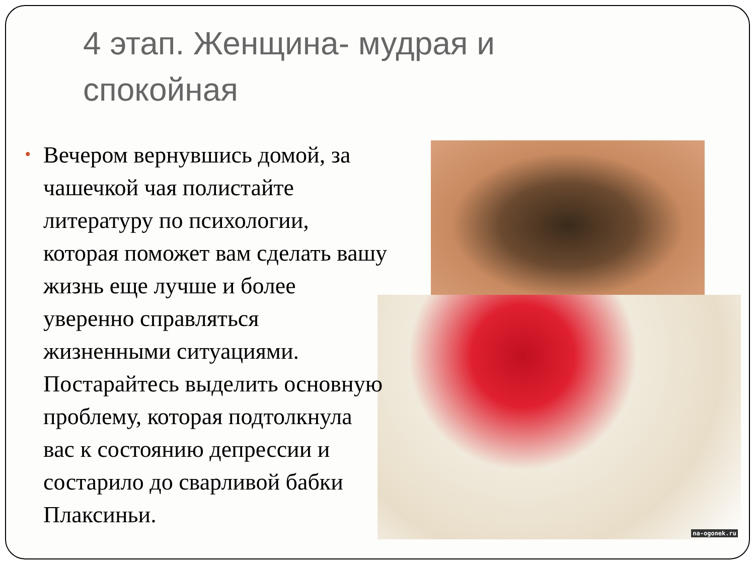4 этап. Женщина- мудрая и
спокойная
na-ogonek.ru
•
Вечером вернувшись домой, за чашечкой чая полистайте литературу по психологии, которая поможет вам сделать вашу жизнь еще лучше и более уверенно справляться жизненными ситуациями. Постарайтесь выделить основную проблему, которая подтолкнула вас к состоянию депрессии и состарило до сварливой бабки Плаксиньи.